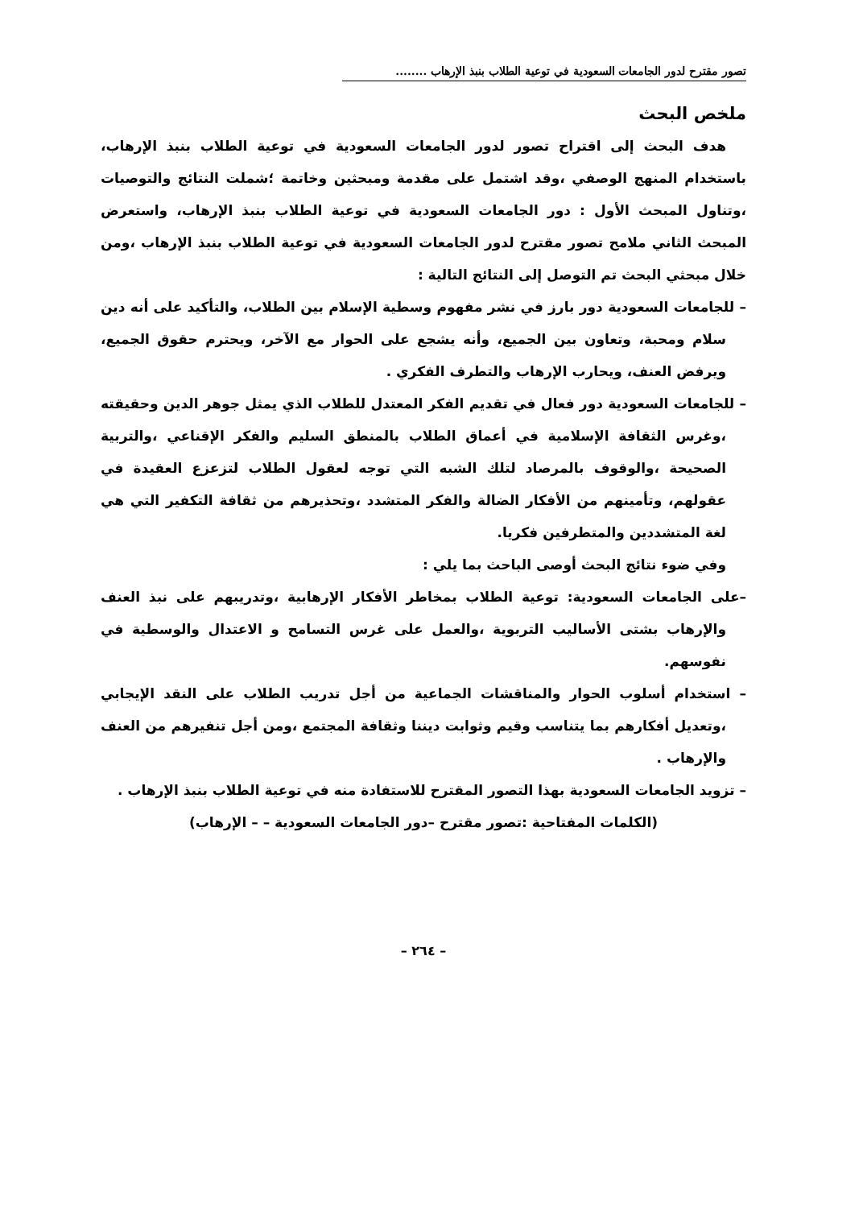تصور مقترح لدور الجامعات السعودية في توعية الطلاب بنبذ الإرهاب ........
ملخص البحث
هدف البحث إلى اقتراح تصور لدور الجامعات السعودية في توعية الطلاب بنبذ الإرهاب، باستخدام المنهج الوصفي ،وقد اشتمل على مقدمة ومبحثين وخاتمة ؛شملت النتائج والتوصيات ،وتناول المبحث الأول : دور الجامعات السعودية في توعية الطلاب بنبذ الإرهاب، واستعرض المبحث الثاني ملامح تصور مقترح لدور الجامعات السعودية في توعية الطلاب بنبذ الإرهاب ،ومن خلال مبحثي البحث تم التوصل إلى النتائج التالية :
– للجامعات السعودية دور بارز في نشر مفهوم وسطية الإسلام بين الطلاب، والتأكيد على أنه دين سلام ومحبة، وتعاون بين الجميع، وأنه يشجع على الحوار مع الآخر، ويحترم حقوق الجميع، ويرفض العنف، ويحارب الإرهاب والتطرف الفكري .
– للجامعات السعودية دور فعال في تقديم الفكر المعتدل للطلاب الذي يمثل جوهر الدين وحقيقته ،وغرس الثقافة الإسلامية في أعماق الطلاب بالمنطق السليم والفكر الإقناعي ،والتربية الصحيحة ،والوقوف بالمرصاد لتلك الشبه التي توجه لعقول الطلاب لتزعزع العقيدة في عقولهم، وتأمينهم من الأفكار الضالة والفكر المتشدد ،وتحذيرهم من ثقافة التكفير التي هي لغة المتشددين والمتطرفين فكريا.
وفي ضوء نتائج البحث أوصى الباحث بما يلي :
–على الجامعات السعودية: توعية الطلاب بمخاطر الأفكار الإرهابية ،وتدريبهم على نبذ العنف والإرهاب بشتى الأساليب التربوية ،والعمل على غرس التسامح و الاعتدال والوسطية في نفوسهم.
– استخدام أسلوب الحوار والمناقشات الجماعية من أجل تدريب الطلاب على النقد الإيجابي ،وتعديل أفكارهم بما يتناسب وقيم وثوابت ديننا وثقافة المجتمع ،ومن أجل تنفيرهم من العنف والإرهاب .
– تزويد الجامعات السعودية بهذا التصور المقترح للاستفادة منه في توعية الطلاب بنبذ الإرهاب .
(الكلمات المفتاحية :تصور مقترح –دور الجامعات السعودية – – الإرهاب)
– ٢٦٤ –